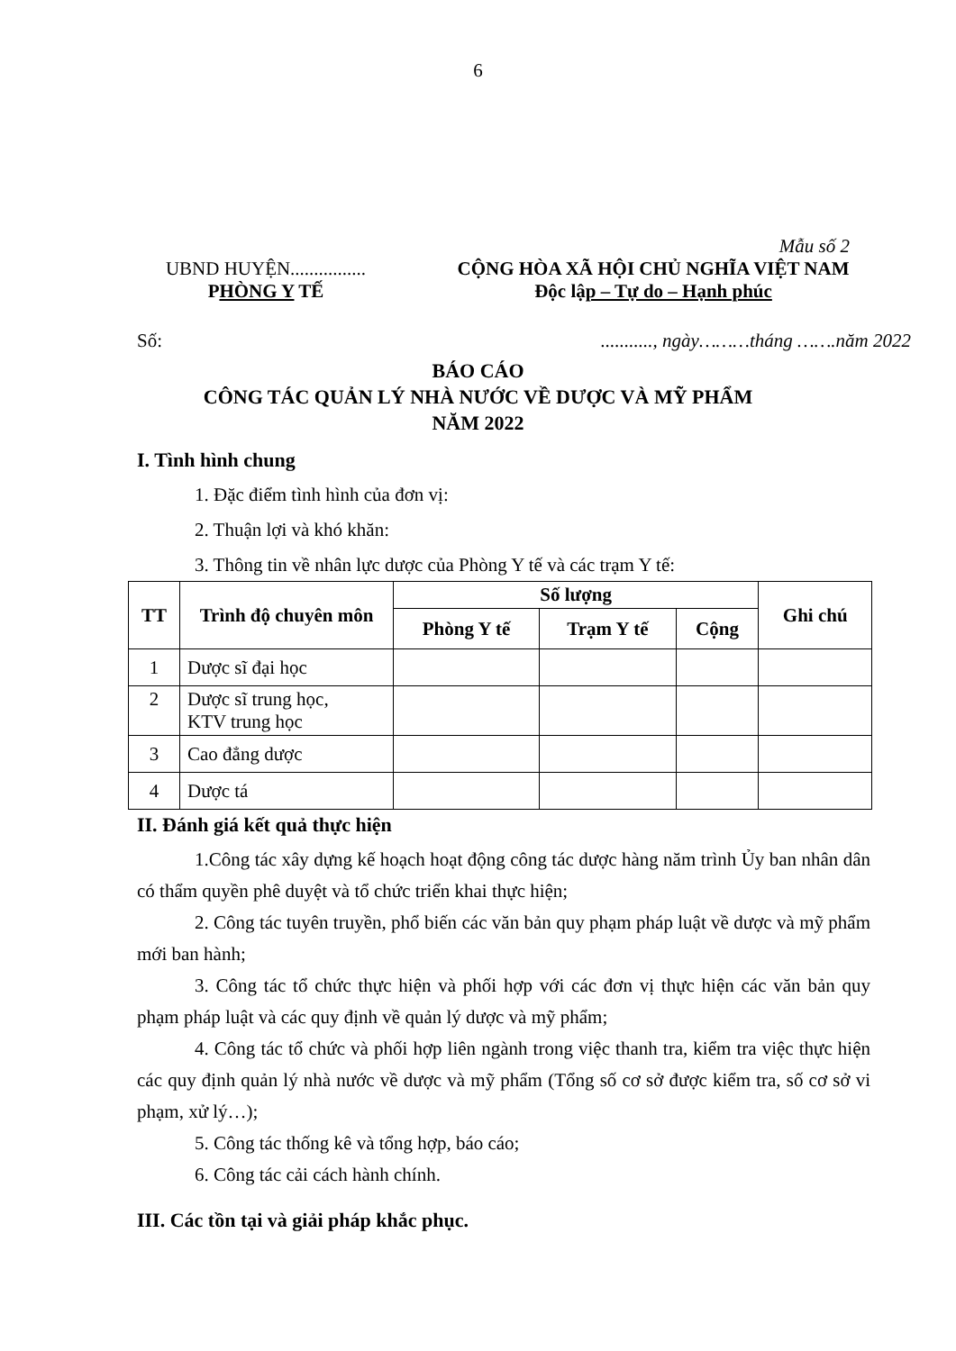6
Mẫu số 2
UBND HUYỆN................
PHÒNG Y TẾ
CỘNG HÒA XÃ HỘI CHỦ NGHĨA VIỆT NAM
Độc lập – Tự do – Hạnh phúc
Số:..........., ngày………tháng …….năm 2022
BÁO CÁO
CÔNG TÁC QUẢN LÝ NHÀ NƯỚC VỀ DƯỢC VÀ MỸ PHẨM
NĂM 2022
I. Tình hình chung
1. Đặc điểm tình hình của đơn vị:
2. Thuận lợi và khó khăn:
3. Thông tin về nhân lực dược của Phòng Y tế và các trạm Y tế:
| TT | Trình độ chuyên môn | Số lượng | | | Ghi chú |
| --- | --- | --- | --- | --- | --- |
| | | Phòng Y tế | Trạm Y tế | Cộng | |
| 1 | Dược sĩ đại học | | | | |
| 2 | Dược sĩ trung học, KTV trung học | | | | |
| 3 | Cao đẳng dược | | | | |
| 4 | Dược tá | | | | |
II. Đánh giá kết quả thực hiện
1.Công tác xây dựng kế hoạch hoạt động công tác dược hàng năm trình Ủy ban nhân dân có thẩm quyền phê duyệt và tổ chức triển khai thực hiện;
2. Công tác tuyên truyền, phổ biến các văn bản quy phạm pháp luật về dược và mỹ phẩm mới ban hành;
3. Công tác tổ chức thực hiện và phối hợp với các đơn vị thực hiện các văn bản quy phạm pháp luật và các quy định về quản lý dược và mỹ phẩm;
4. Công tác tổ chức và phối hợp liên ngành trong việc thanh tra, kiểm tra việc thực hiện các quy định quản lý nhà nước về dược và mỹ phẩm (Tổng số cơ sở được kiểm tra, số cơ sở vi phạm, xử lý…);
5. Công tác thống kê và tổng hợp, báo cáo;
6. Công tác cải cách hành chính.
III. Các tồn tại và giải pháp khắc phục.